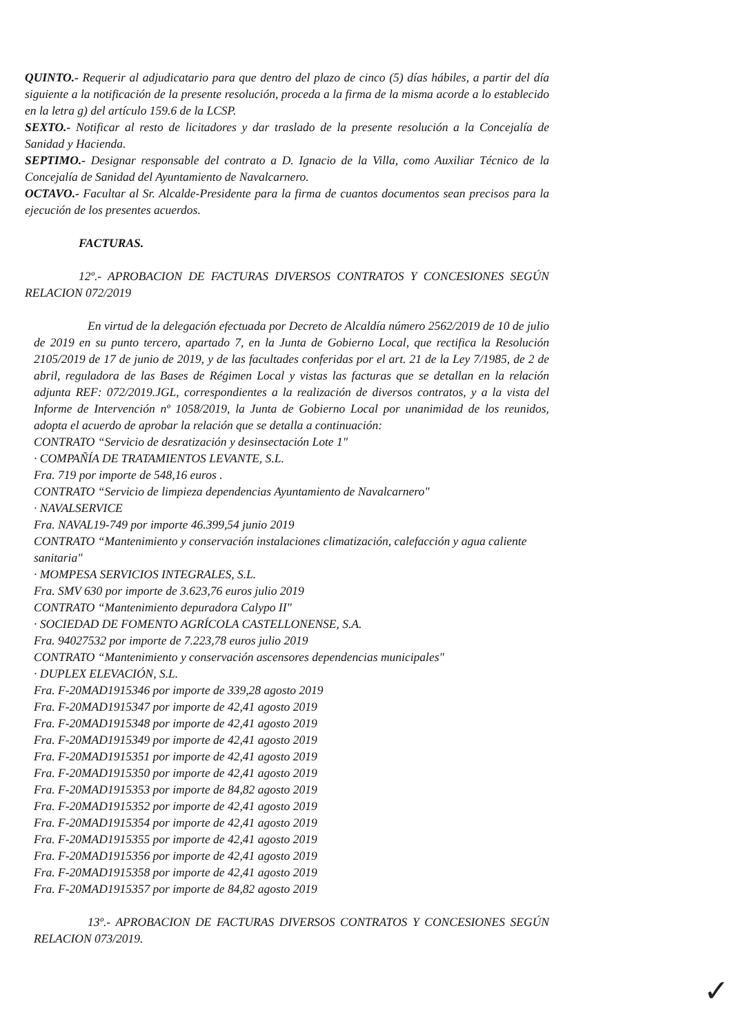QUINTO.- Requerir al adjudicatario para que dentro del plazo de cinco (5) días hábiles, a partir del día siguiente a la notificación de la presente resolución, proceda a la firma de la misma acorde a lo establecido en la letra g) del artículo 159.6 de la LCSP.
SEXTO.- Notificar al resto de licitadores y dar traslado de la presente resolución a la Concejalía de Sanidad y Hacienda.
SEPTIMO.- Designar responsable del contrato a D. Ignacio de la Villa, como Auxiliar Técnico de la Concejalía de Sanidad del Ayuntamiento de Navalcarnero.
OCTAVO.- Facultar al Sr. Alcalde-Presidente para la firma de cuantos documentos sean precisos para la ejecución de los presentes acuerdos.
FACTURAS.
12º.- APROBACION DE FACTURAS DIVERSOS CONTRATOS Y CONCESIONES SEGÚN RELACION 072/2019
En virtud de la delegación efectuada por Decreto de Alcaldía número 2562/2019 de 10 de julio de 2019 en su punto tercero, apartado 7, en la Junta de Gobierno Local, que rectifica la Resolución 2105/2019 de 17 de junio de 2019, y de las facultades conferidas por el art. 21 de la Ley 7/1985, de 2 de abril, reguladora de las Bases de Régimen Local y vistas las facturas que se detallan en la relación adjunta REF: 072/2019.JGL, correspondientes a la realización de diversos contratos, y a la vista del Informe de Intervención nº 1058/2019, la Junta de Gobierno Local por unanimidad de los reunidos, adopta el acuerdo de aprobar la relación que se detalla a continuación:
CONTRATO “Servicio de desratización y desinsectación Lote 1"
· COMPAÑÍA DE TRATAMIENTOS LEVANTE, S.L.
Fra. 719 por importe de 548,16 euros .
CONTRATO “Servicio de limpieza dependencias Ayuntamiento de Navalcarnero"
· NAVALSERVICE
Fra. NAVAL19-749 por importe 46.399,54 junio 2019
CONTRATO “Mantenimiento y conservación instalaciones climatización, calefacción y agua caliente sanitaria"
· MOMPESA SERVICIOS INTEGRALES, S.L.
Fra. SMV 630 por importe de 3.623,76 euros julio 2019
CONTRATO “Mantenimiento depuradora Calypo II"
· SOCIEDAD DE FOMENTO AGRÍCOLA CASTELLONENSE, S.A.
Fra. 94027532 por importe de 7.223,78 euros julio 2019
CONTRATO “Mantenimiento y conservación ascensores dependencias municipales"
· DUPLEX ELEVACIÓN, S.L.
Fra. F-20MAD1915346 por importe de 339,28 agosto 2019
Fra. F-20MAD1915347 por importe de 42,41 agosto 2019
Fra. F-20MAD1915348 por importe de 42,41 agosto 2019
Fra. F-20MAD1915349 por importe de 42,41 agosto 2019
Fra. F-20MAD1915351 por importe de 42,41 agosto 2019
Fra. F-20MAD1915350 por importe de 42,41 agosto 2019
Fra. F-20MAD1915353 por importe de 84,82 agosto 2019
Fra. F-20MAD1915352 por importe de 42,41 agosto 2019
Fra. F-20MAD1915354 por importe de 42,41 agosto 2019
Fra. F-20MAD1915355 por importe de 42,41 agosto 2019
Fra. F-20MAD1915356 por importe de 42,41 agosto 2019
Fra. F-20MAD1915358 por importe de 42,41 agosto 2019
Fra. F-20MAD1915357 por importe de 84,82 agosto 2019
13º.- APROBACION DE FACTURAS DIVERSOS CONTRATOS Y CONCESIONES SEGÚN RELACION 073/2019.
✓